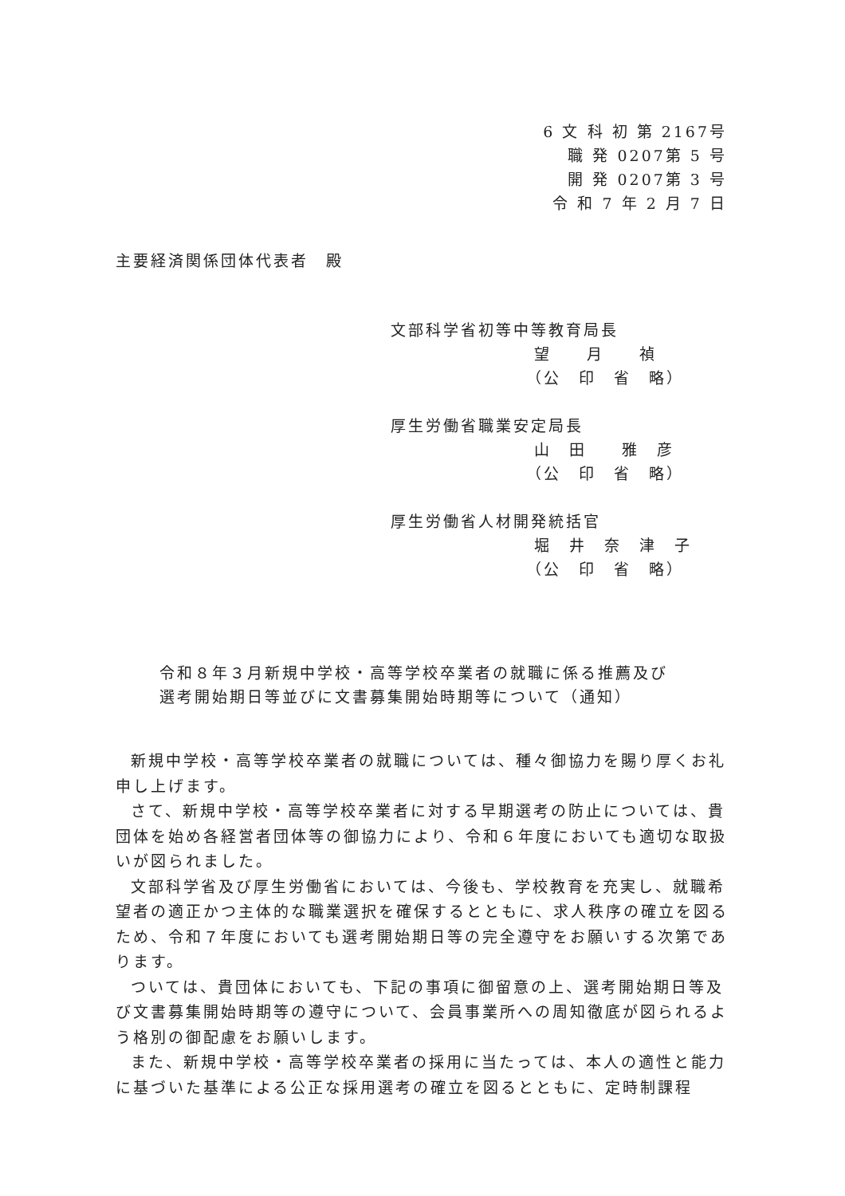6 文 科 初 第 2167号
職 発 0207第 5 号
開 発 0207第 3 号
令 和 7 年 2 月 7 日
主要経済関係団体代表者　殿
文部科学省初等中等教育局長
望　　月　　禎
（公　印　省　略）
厚生労働省職業安定局長
山　田　　雅　彦
（公　印　省　略）
厚生労働省人材開発統括官
堀　井　奈　津　子
（公　印　省　略）
令和８年３月新規中学校・高等学校卒業者の就職に係る推薦及び
選考開始期日等並びに文書募集開始時期等について（通知）
新規中学校・高等学校卒業者の就職については、種々御協力を賜り厚くお礼申し上げます。
さて、新規中学校・高等学校卒業者に対する早期選考の防止については、貴団体を始め各経営者団体等の御協力により、令和６年度においても適切な取扱いが図られました。
文部科学省及び厚生労働省においては、今後も、学校教育を充実し、就職希望者の適正かつ主体的な職業選択を確保するとともに、求人秩序の確立を図るため、令和７年度においても選考開始期日等の完全遵守をお願いする次第であります。
ついては、貴団体においても、下記の事項に御留意の上、選考開始期日等及び文書募集開始時期等の遵守について、会員事業所への周知徹底が図られるよう格別の御配慮をお願いします。
また、新規中学校・高等学校卒業者の採用に当たっては、本人の適性と能力に基づいた基準による公正な採用選考の確立を図るとともに、定時制課程